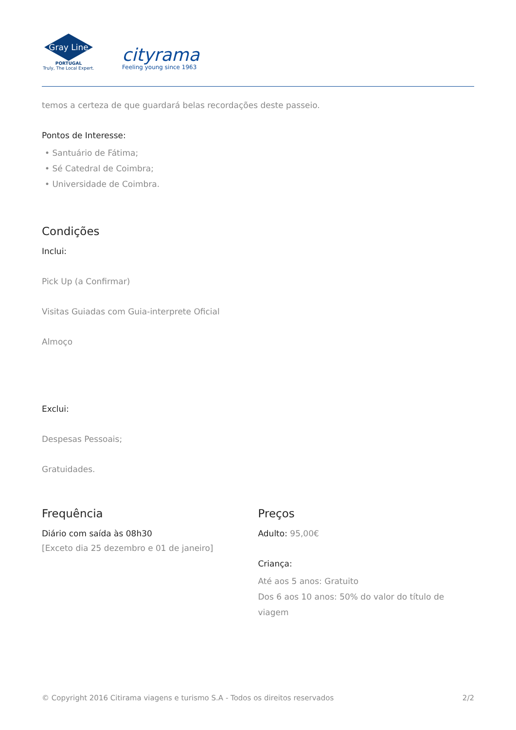Gray Line
PORTUGAL
Truly, The Local Expert.
cityrama
Feeling young since 1963
temos a certeza de que guardará belas recordações deste passeio.
Pontos de Interesse:
• Santuário de Fátima;
• Sé Catedral de Coimbra;
• Universidade de Coimbra.
Condições
Inclui:
Pick Up (a Confirmar)
Visitas Guiadas com Guia-interprete Oficial
Almoço
Exclui:
Despesas Pessoais;
Gratuidades.
Frequência
Diário com saída às 08h30
[Exceto dia 25 dezembro e 01 de janeiro]
Preços
Adulto: 95,00€
Criança:
Até aos 5 anos: Gratuito
Dos 6 aos 10 anos: 50% do valor do título de viagem
© Copyright 2016 Citirama viagens e turismo S.A - Todos os direitos reservados 2/2